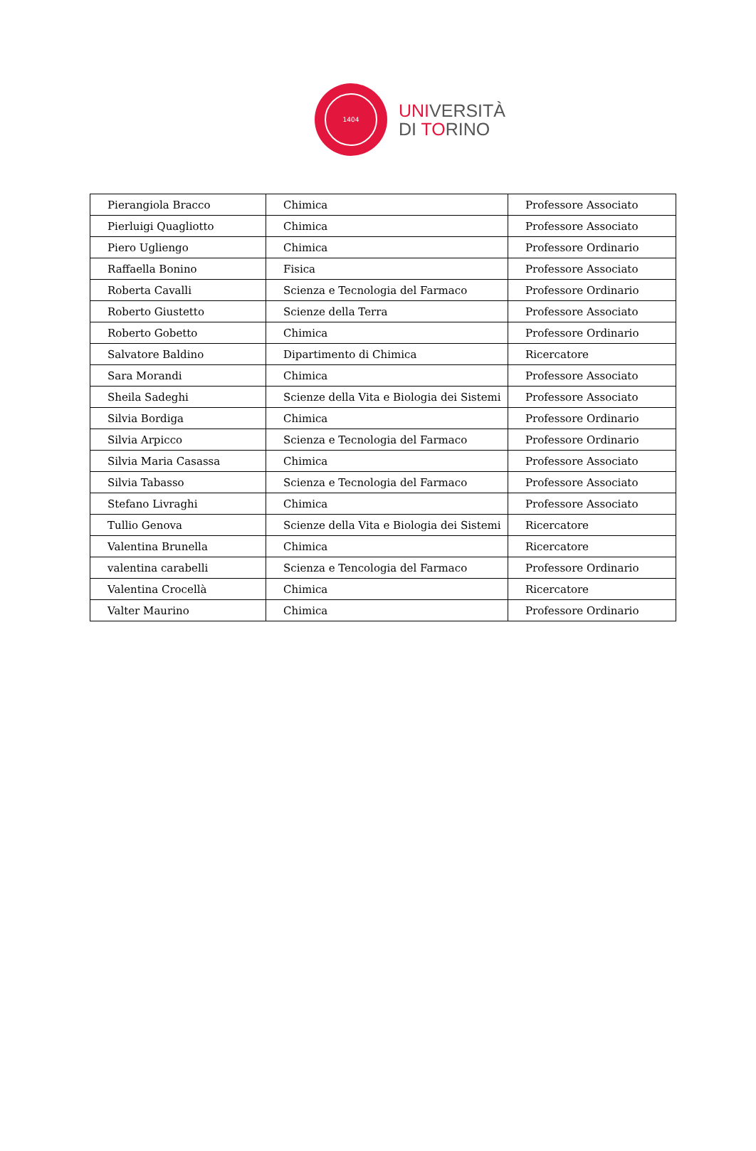1404
UNIVERSITÀ
DI TORINO
| Pierangiola Bracco | Chimica | Professore Associato |
| Pierluigi Quagliotto | Chimica | Professore Associato |
| Piero Ugliengo | Chimica | Professore Ordinario |
| Raffaella Bonino | Fisica | Professore Associato |
| Roberta Cavalli | Scienza e Tecnologia del Farmaco | Professore Ordinario |
| Roberto Giustetto | Scienze della Terra | Professore Associato |
| Roberto Gobetto | Chimica | Professore Ordinario |
| Salvatore Baldino | Dipartimento di Chimica | Ricercatore |
| Sara Morandi | Chimica | Professore Associato |
| Sheila Sadeghi | Scienze della Vita e Biologia dei Sistemi | Professore Associato |
| Silvia Bordiga | Chimica | Professore Ordinario |
| Silvia Arpicco | Scienza e Tecnologia del Farmaco | Professore Ordinario |
| Silvia Maria Casassa | Chimica | Professore Associato |
| Silvia Tabasso | Scienza e Tecnologia del Farmaco | Professore Associato |
| Stefano Livraghi | Chimica | Professore Associato |
| Tullio Genova | Scienze della Vita e Biologia dei Sistemi | Ricercatore |
| Valentina Brunella | Chimica | Ricercatore |
| valentina carabelli | Scienza e Tencologia del Farmaco | Professore Ordinario |
| Valentina Crocellà | Chimica | Ricercatore |
| Valter Maurino | Chimica | Professore Ordinario |